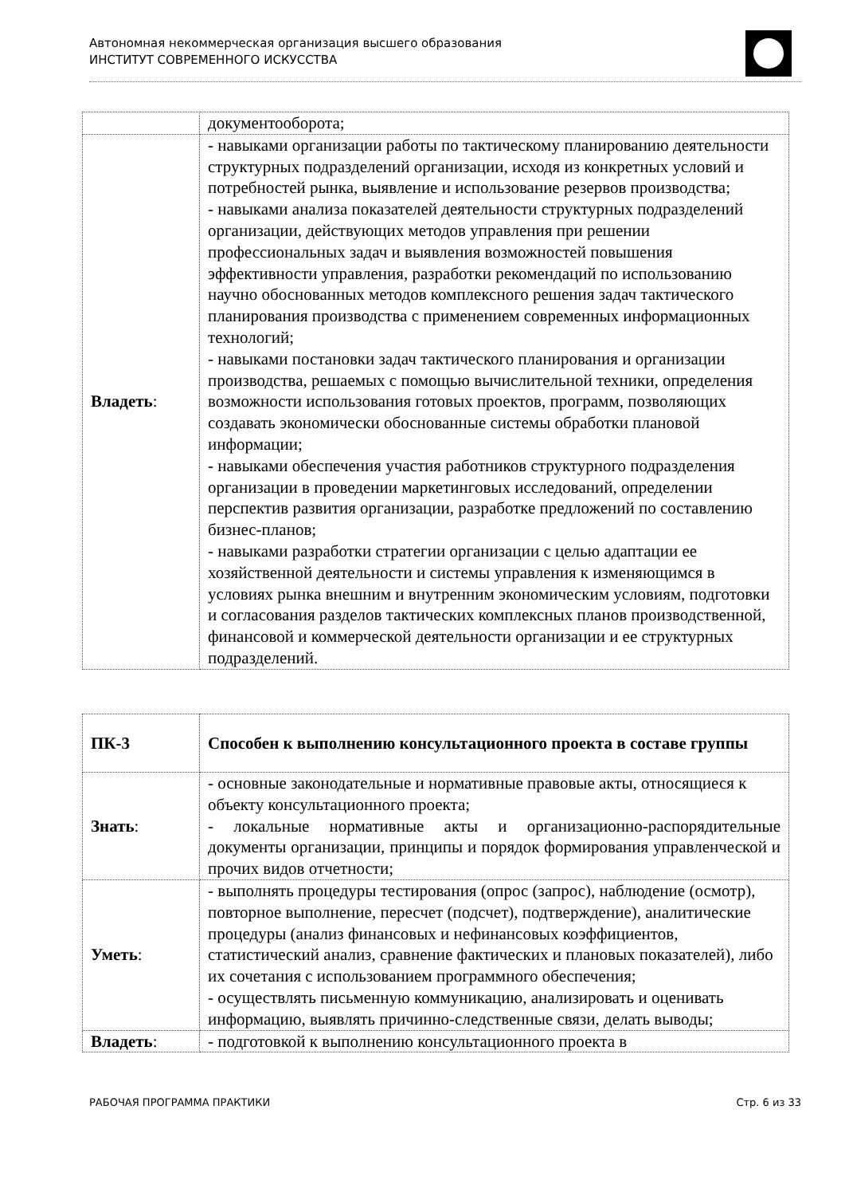Автономная некоммерческая организация высшего образования
ИНСТИТУТ СОВРЕМЕННОГО ИСКУССТВА
| | документооборота; |
| Владеть : | - навыками организации работы по тактическому планированию деятельности структурных подразделений организации, исходя из конкретных условий и потребностей рынка, выявление и использование резервов производства; - навыками анализа показателей деятельности структурных подразделений организации, действующих методов управления при решении профессиональных задач и выявления возможностей повышения эффективности управления, разработки рекомендаций по использованию научно обоснованных методов комплексного решения задач тактического планирования производства с применением современных информационных технологий; - навыками постановки задач тактического планирования и организации производства, решаемых с помощью вычислительной техники, определения возможности использования готовых проектов, программ, позволяющих создавать экономически обоснованные системы обработки плановой информации; - навыками обеспечения участия работников структурного подразделения организации в проведении маркетинговых исследований, определении перспектив развития организации, разработке предложений по составлению бизнес-планов; - навыками разработки стратегии организации с целью адаптации ее хозяйственной деятельности и системы управления к изменяющимся в условиях рынка внешним и внутренним экономическим условиям, подготовки и согласования разделов тактических комплексных планов производственной, финансовой и коммерческой деятельности организации и ее структурных подразделений. |
| ПК-3 | Способен к выполнению консультационного проекта в составе группы |
| Знать : | - основные законодательные и нормативные правовые акты, относящиеся к объекту консультационного проекта; - локальные нормативные акты и организационно-распорядительные документы организации, принципы и порядок формирования управленческой и прочих видов отчетности; |
| Уметь : | - выполнять процедуры тестирования (опрос (запрос), наблюдение (осмотр), повторное выполнение, пересчет (подсчет), подтверждение), аналитические процедуры (анализ финансовых и нефинансовых коэффициентов, статистический анализ, сравнение фактических и плановых показателей), либо их сочетания с использованием программного обеспечения; - осуществлять письменную коммуникацию, анализировать и оценивать информацию, выявлять причинно-следственные связи, делать выводы; |
| Владеть : | - подготовкой к выполнению консультационного проекта в |
РАБОЧАЯ ПРОГРАММА ПРАКТИКИ Стр. 6 из 33